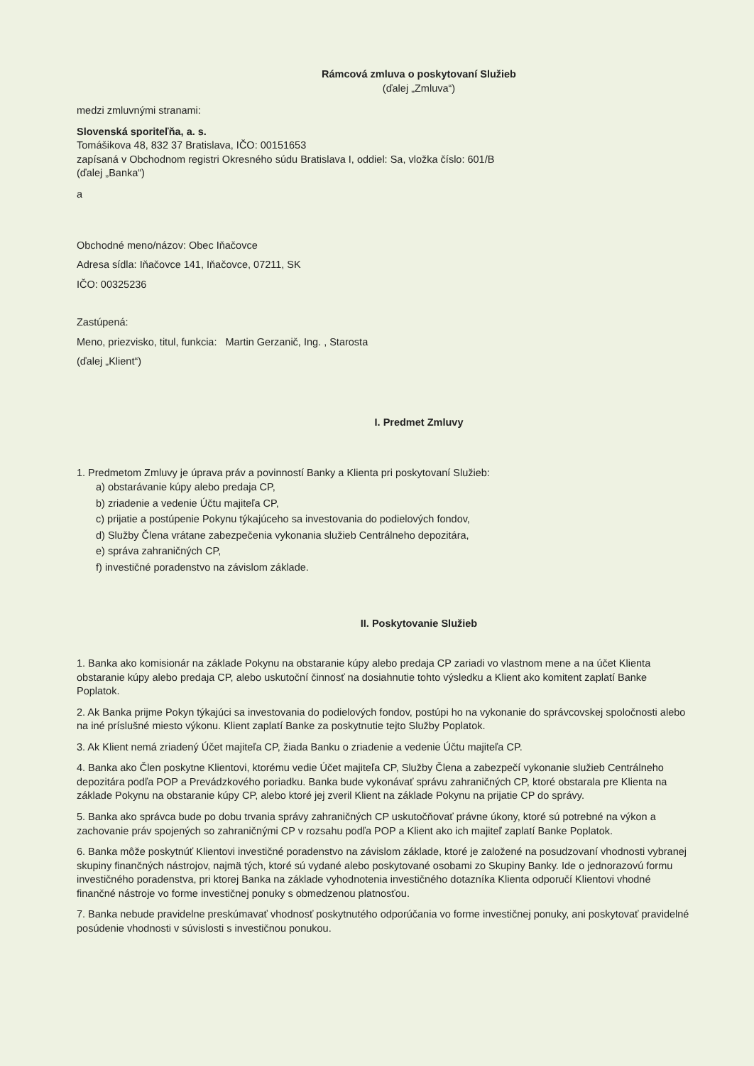Rámcová zmluva o poskytovaní Služieb
(ďalej „Zmluva“)
medzi zmluvnými stranami:
Slovenská sporiteľňa, a. s.
Tomášikova 48, 832 37 Bratislava, IČO: 00151653
zapísaná v Obchodnom registri Okresného súdu Bratislava I, oddiel: Sa, vložka číslo: 601/B
(ďalej „Banka“)
a
Obchodné meno/názov: Obec Iňačovce
Adresa sídla: Iňačovce 141, Iňačovce, 07211, SK
IČO: 00325236
Zastúpená:
Meno, priezvisko, titul, funkcia: Martin Gerzanič, Ing. , Starosta
(ďalej „Klient“)
I. Predmet Zmluvy
1. Predmetom Zmluvy je úprava práv a povinností Banky a Klienta pri poskytovaní Služieb:
a) obstarávanie kúpy alebo predaja CP,
b) zriadenie a vedenie Účtu majiteľa CP,
c) prijatie a postúpenie Pokynu týkajúceho sa investovania do podielových fondov,
d) Služby Člena vrátane zabezpečenia vykonania služieb Centrálneho depozitára,
e) správa zahraničných CP,
f) investičné poradenstvo na závislom základe.
II. Poskytovanie Služieb
1. Banka ako komisionár na základe Pokynu na obstaranie kúpy alebo predaja CP zariadi vo vlastnom mene a na účet Klienta obstaranie kúpy alebo predaja CP, alebo uskutoční činnosť na dosiahnutie tohto výsledku a Klient ako komitent zaplatí Banke Poplatok.
2. Ak Banka prijme Pokyn týkajúci sa investovania do podielových fondov, postúpi ho na vykonanie do správcovskej spoločnosti alebo na iné príslušné miesto výkonu. Klient zaplatí Banke za poskytnutie tejto Služby Poplatok.
3. Ak Klient nemá zriadený Účet majiteľa CP, žiada Banku o zriadenie a vedenie Účtu majiteľa CP.
4. Banka ako Člen poskytne Klientovi, ktorému vedie Účet majiteľa CP, Služby Člena a zabezpečí vykonanie služieb Centrálneho depozitára podľa POP a Prevádzkového poriadku. Banka bude vykonávať správu zahraničných CP, ktoré obstarala pre Klienta na základe Pokynu na obstaranie kúpy CP, alebo ktoré jej zveril Klient na základe Pokynu na prijatie CP do správy.
5. Banka ako správca bude po dobu trvania správy zahraničných CP uskutočňovať právne úkony, ktoré sú potrebné na výkon a zachovanie práv spojených so zahraničnými CP v rozsahu podľa POP a Klient ako ich majiteľ zaplatí Banke Poplatok.
6. Banka môže poskytnúť Klientovi investičné poradenstvo na závislom základe, ktoré je založené na posudzovaní vhodnosti vybranej skupiny finančných nástrojov, najmä tých, ktoré sú vydané alebo poskytované osobami zo Skupiny Banky. Ide o jednorazovú formu investičného poradenstva, pri ktorej Banka na základe vyhodnotenia investičného dotazníka Klienta odporučí Klientovi vhodné finančné nástroje vo forme investičnej ponuky s obmedzenou platnosťou.
7. Banka nebude pravidelne preskúmavať vhodnosť poskytnutého odporúčania vo forme investičnej ponuky, ani poskytovať pravidelné posúdenie vhodnosti v súvislosti s investičnou ponukou.